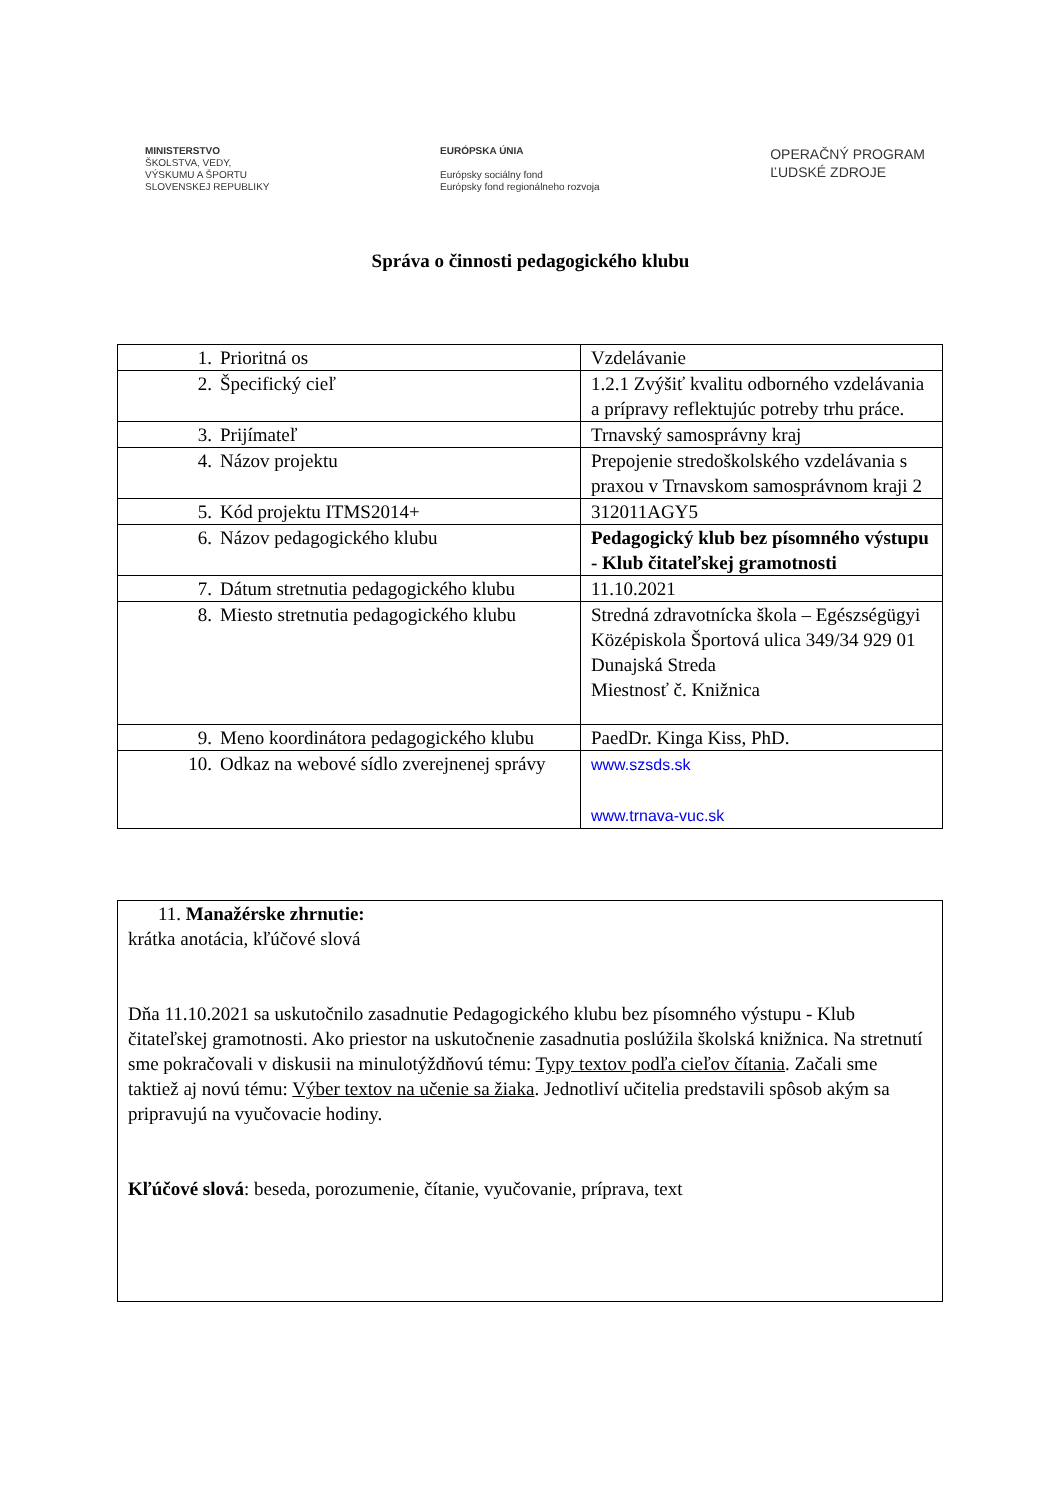MINISTERSTVO
ŠKOLSTVA, VEDY,
VÝSKUMU A ŠPORTU
SLOVENSKEJ REPUBLIKY
EURÓPSKA ÚNIA
Európsky sociálny fond
Európsky fond regionálneho rozvoja
OPERAČNÝ PROGRAM
ĽUDSKÉ ZDROJE
Správa o činnosti pedagogického klubu
| 1. Prioritná os | Vzdelávanie |
| 2. Špecifický cieľ | 1.2.1 Zvýšiť kvalitu odborného vzdelávania a prípravy reflektujúc potreby trhu práce. |
| 3. Prijímateľ | Trnavský samosprávny kraj |
| 4. Názov projektu | Prepojenie stredoškolského vzdelávania s praxou v Trnavskom samosprávnom kraji 2 |
| 5. Kód projektu ITMS2014+ | 312011AGY5 |
| 6. Názov pedagogického klubu | Pedagogický klub bez písomného výstupu - Klub čitateľskej gramotnosti |
| 7. Dátum stretnutia pedagogického klubu | 11.10.2021 |
| 8. Miesto stretnutia pedagogického klubu | Stredná zdravotnícka škola – Egészségügyi Középiskola Športová ulica 349/34 929 01 Dunajská Streda Miestnosť č. Knižnica |
| 9. Meno koordinátora pedagogického klubu | PaedDr. Kinga Kiss, PhD. |
| 10. Odkaz na webové sídlo zverejnenej správy | www.szsds.sk www.trnava-vuc.sk |
| 11. Manažérske zhrnutie: krátka anotácia, kľúčové slová Dňa 11.10.2021 sa uskutočnilo zasadnutie Pedagogického klubu bez písomného výstupu - Klub čitateľskej gramotnosti. Ako priestor na uskutočnenie zasadnutia poslúžila školská knižnica. Na stretnutí sme pokračovali v diskusii na minulotýždňovú tému: Typy textov podľa cieľov čítania . Začali sme taktiež aj novú tému: Výber textov na učenie sa žiaka . Jednotliví učitelia predstavili spôsob akým sa pripravujú na vyučovacie hodiny. Kľúčové slová : beseda, porozumenie, čítanie, vyučovanie, príprava, text |